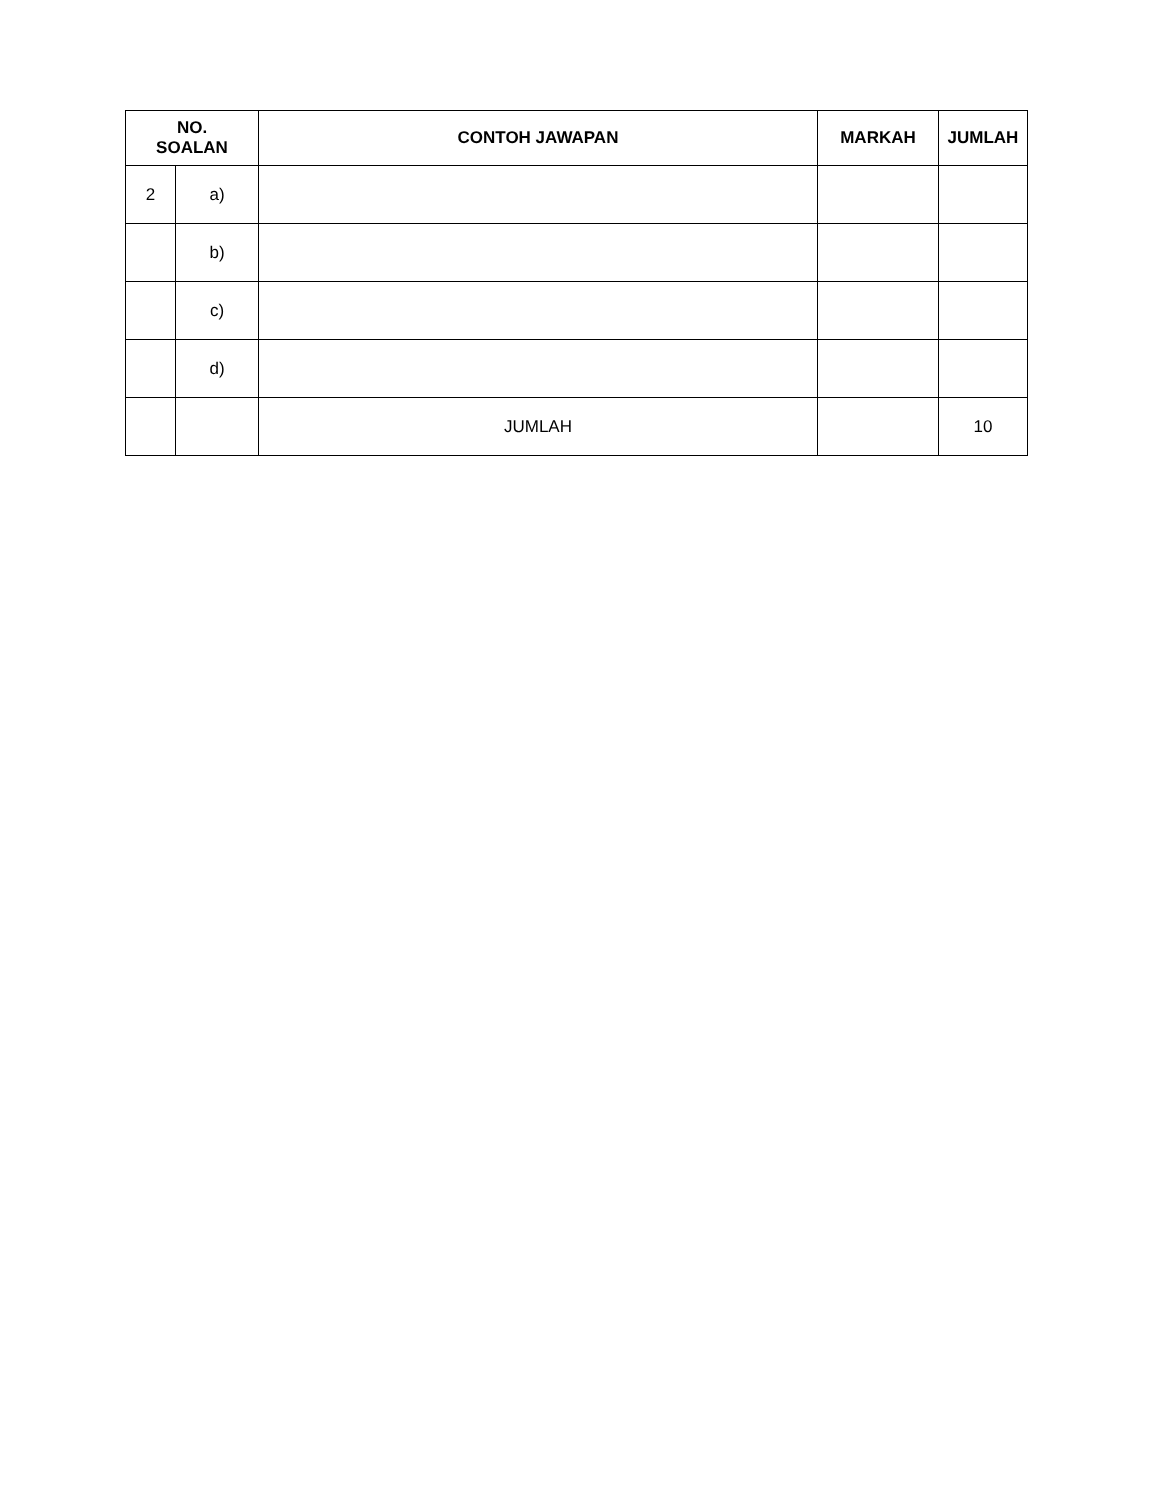| NO. SOALAN | | CONTOH JAWAPAN | MARKAH | JUMLAH |
| --- | --- | --- | --- | --- |
| 2 | a) | | | |
| | b) | | | |
| | c) | | | |
| | d) | | | |
| | | JUMLAH | | 10 |